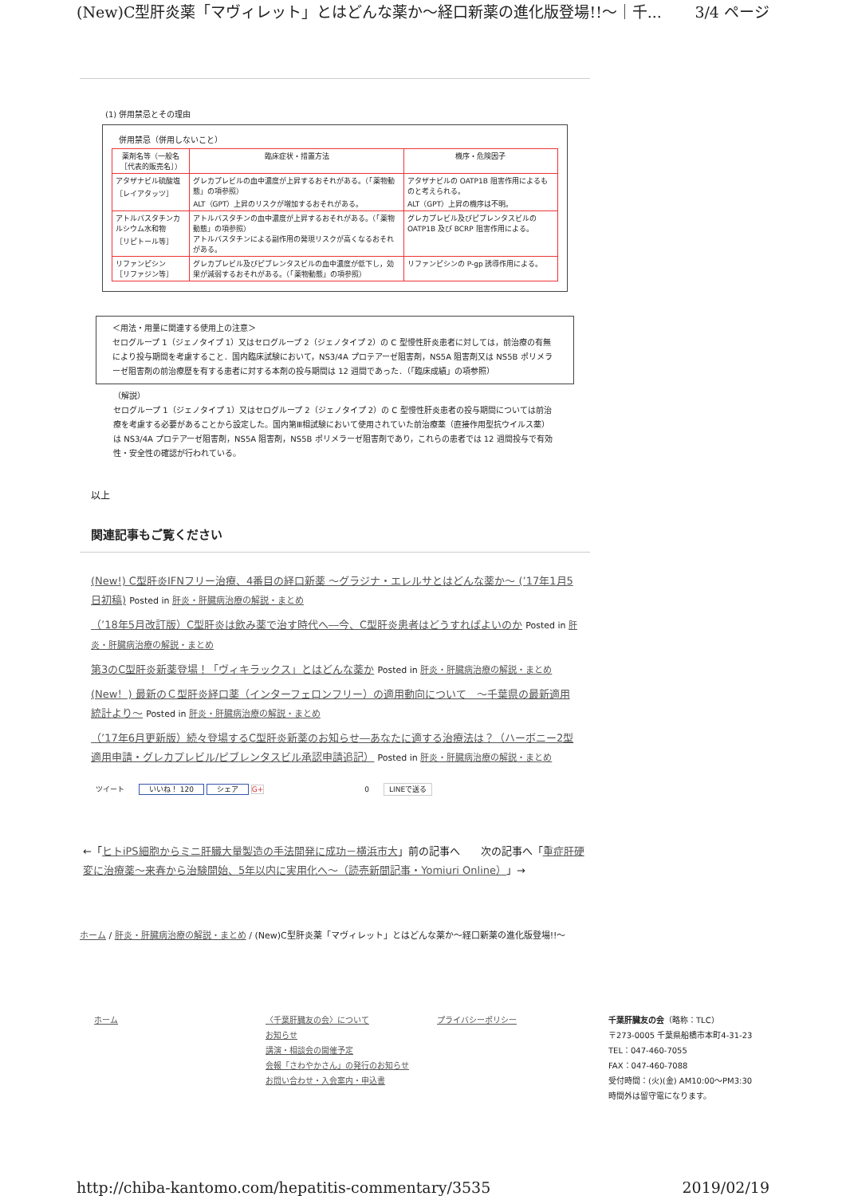(New)C型肝炎薬「マヴィレット」とはどんな薬か～経口新薬の進化版登場!!～｜千... 3/4 ページ
(1) 併用禁忌とその理由
併用禁忌（併用しないこと）
| 薬剤名等（一般名［代表的販売名］） | 臨床症状・措置方法 | 機序・危険因子 |
| --- | --- | --- |
| アタザナビル硫酸塩 ［レイアタッツ］ | グレカプレビルの血中濃度が上昇するおそれがある。（「薬物動態」の項参照） ALT（GPT）上昇のリスクが増加するおそれがある。 | アタザナビルの OATP1B 阻害作用によるものと考えられる。 ALT（GPT）上昇の機序は不明。 |
| アトルバスタチンカルシウム水和物 ［リピトール等］ | アトルバスタチンの血中濃度が上昇するおそれがある。（「薬物動態」の項参照） アトルバスタチンによる副作用の発現リスクが高くなるおそれがある。 | グレカプレビル及びピブレンタスビルの OATP1B 及び BCRP 阻害作用による。 |
| リファンピシン ［リファジン等］ | グレカプレビル及びピブレンタスビルの血中濃度が低下し，効果が減弱するおそれがある。（「薬物動態」の項参照） | リファンピシンの P-gp 誘導作用による。 |
＜用法・用量に関連する使用上の注意＞
セログループ 1（ジェノタイプ 1）又はセログループ 2（ジェノタイプ 2）の C 型慢性肝炎患者に対しては，前治療の有無により投与期間を考慮すること．国内臨床試験において，NS3/4A プロテアーゼ阻害剤，NS5A 阻害剤又は NS5B ポリメラーゼ阻害剤の前治療歴を有する患者に対する本剤の投与期間は 12 週間であった．（「臨床成績」の項参照）
（解説）
セログループ 1（ジェノタイプ 1）又はセログループ 2（ジェノタイプ 2）の C 型慢性肝炎患者の投与期間については前治療を考慮する必要があることから設定した。国内第Ⅲ相試験において使用されていた前治療薬（直接作用型抗ウイルス薬）は NS3/4A プロテアーゼ阻害剤，NS5A 阻害剤，NS5B ポリメラーゼ阻害剤であり，これらの患者では 12 週間投与で有効性・安全性の確認が行われている。
以上
関連記事もご覧ください
(New!) C型肝炎IFNフリー治療、4番目の経口新薬 ～グラジナ・エレルサとはどんな薬か～ (’17年1月5日初稿) Posted in 肝炎・肝臓病治療の解説・まとめ
（’18年5月改訂版）C型肝炎は飲み薬で治す時代へ―今、C型肝炎患者はどうすればよいのか Posted in 肝炎・肝臓病治療の解説・まとめ
第3のC型肝炎新薬登場！「ヴィキラックス」とはどんな薬か Posted in 肝炎・肝臓病治療の解説・まとめ
(New！) 最新のＣ型肝炎経口薬（インターフェロンフリー）の適用動向について　～千葉県の最新適用統計より～ Posted in 肝炎・肝臓病治療の解説・まとめ
（’17年6月更新版）続々登場するC型肝炎新薬のお知らせ―あなたに適する治療法は？（ハーボニー2型適用申請・グレカプレビル/ピブレンタスビル承認申請追記） Posted in 肝炎・肝臓病治療の解説・まとめ
ツイート　　いいね！ 120 シェア G+　　　　　　　　　　　　　　0　　LINEで送る
←「ヒトiPS細胞からミニ肝臓大量製造の手法開発に成功－横浜市大」前の記事へ　　次の記事へ「重症肝硬変に治療薬～来春から治験開始、5年以内に実用化へ～（読売新聞記事・Yomiuri Online）」→
ホーム / 肝炎・肝臓病治療の解説・まとめ / (New)C型肝炎薬「マヴィレット」とはどんな薬か～経口新薬の進化版登場!!～
ホーム 〈千葉肝臓友の会〉について
お知らせ
講演・相談会の開催予定
会報「さわやかさん」の発行のお知らせ
お問い合わせ・入会案内・申込書
プライバシーポリシー 千葉肝臓友の会（略称：TLC）
〒273-0005 千葉県船橋市本町4-31-23
TEL：047-460-7055
FAX：047-460-7088
受付時間：(火)(金) AM10:00～PM3:30
時間外は留守電になります。
http://chiba-kantomo.com/hepatitis-commentary/3535 2019/02/19